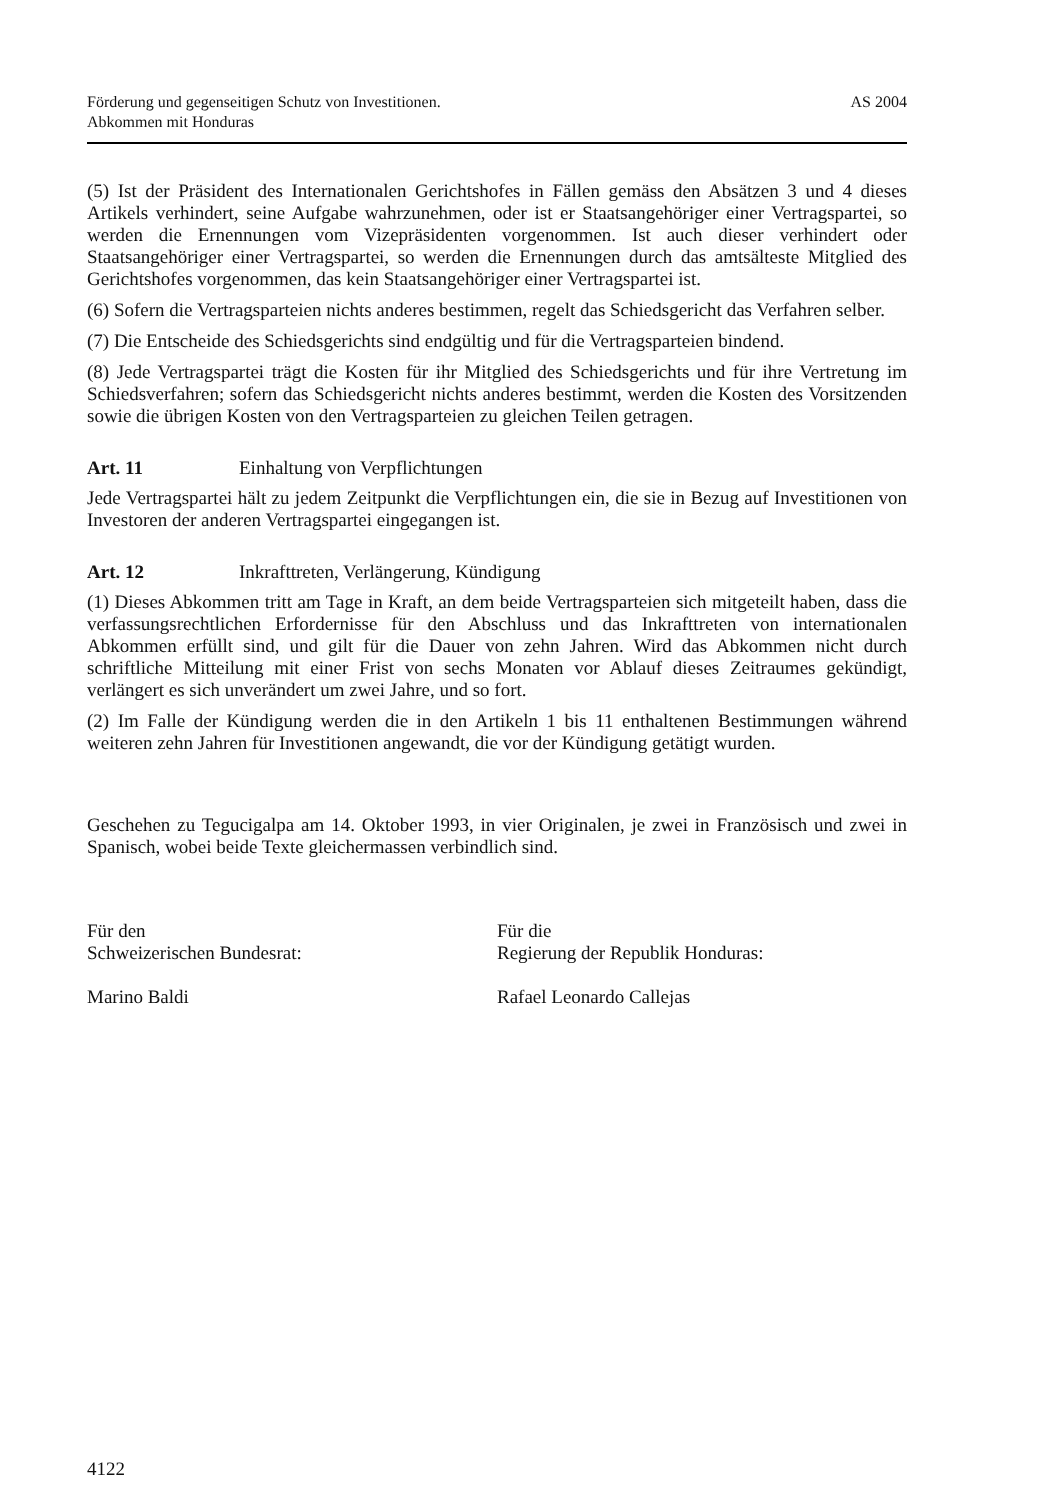Förderung und gegenseitigen Schutz von Investitionen.
Abkommen mit Honduras
AS 2004
(5) Ist der Präsident des Internationalen Gerichtshofes in Fällen gemäss den Absätzen 3 und 4 dieses Artikels verhindert, seine Aufgabe wahrzunehmen, oder ist er Staatsangehöriger einer Vertragspartei, so werden die Ernennungen vom Vizepräsidenten vorgenommen. Ist auch dieser verhindert oder Staatsangehöriger einer Vertragspartei, so werden die Ernennungen durch das amtsälteste Mitglied des Gerichtshofes vorgenommen, das kein Staatsangehöriger einer Vertragspartei ist.
(6) Sofern die Vertragsparteien nichts anderes bestimmen, regelt das Schiedsgericht das Verfahren selber.
(7) Die Entscheide des Schiedsgerichts sind endgültig und für die Vertragsparteien bindend.
(8) Jede Vertragspartei trägt die Kosten für ihr Mitglied des Schiedsgerichts und für ihre Vertretung im Schiedsverfahren; sofern das Schiedsgericht nichts anderes bestimmt, werden die Kosten des Vorsitzenden sowie die übrigen Kosten von den Vertragsparteien zu gleichen Teilen getragen.
Art. 11 Einhaltung von Verpflichtungen
Jede Vertragspartei hält zu jedem Zeitpunkt die Verpflichtungen ein, die sie in Bezug auf Investitionen von Investoren der anderen Vertragspartei eingegangen ist.
Art. 12 Inkrafttreten, Verlängerung, Kündigung
(1) Dieses Abkommen tritt am Tage in Kraft, an dem beide Vertragsparteien sich mitgeteilt haben, dass die verfassungsrechtlichen Erfordernisse für den Abschluss und das Inkrafttreten von internationalen Abkommen erfüllt sind, und gilt für die Dauer von zehn Jahren. Wird das Abkommen nicht durch schriftliche Mitteilung mit einer Frist von sechs Monaten vor Ablauf dieses Zeitraumes gekündigt, verlängert es sich unverändert um zwei Jahre, und so fort.
(2) Im Falle der Kündigung werden die in den Artikeln 1 bis 11 enthaltenen Bestimmungen während weiteren zehn Jahren für Investitionen angewandt, die vor der Kündigung getätigt wurden.
Geschehen zu Tegucigalpa am 14. Oktober 1993, in vier Originalen, je zwei in Französisch und zwei in Spanisch, wobei beide Texte gleichermassen verbindlich sind.
Für den
Schweizerischen Bundesrat:
Marino Baldi
Für die
Regierung der Republik Honduras:
Rafael Leonardo Callejas
4122